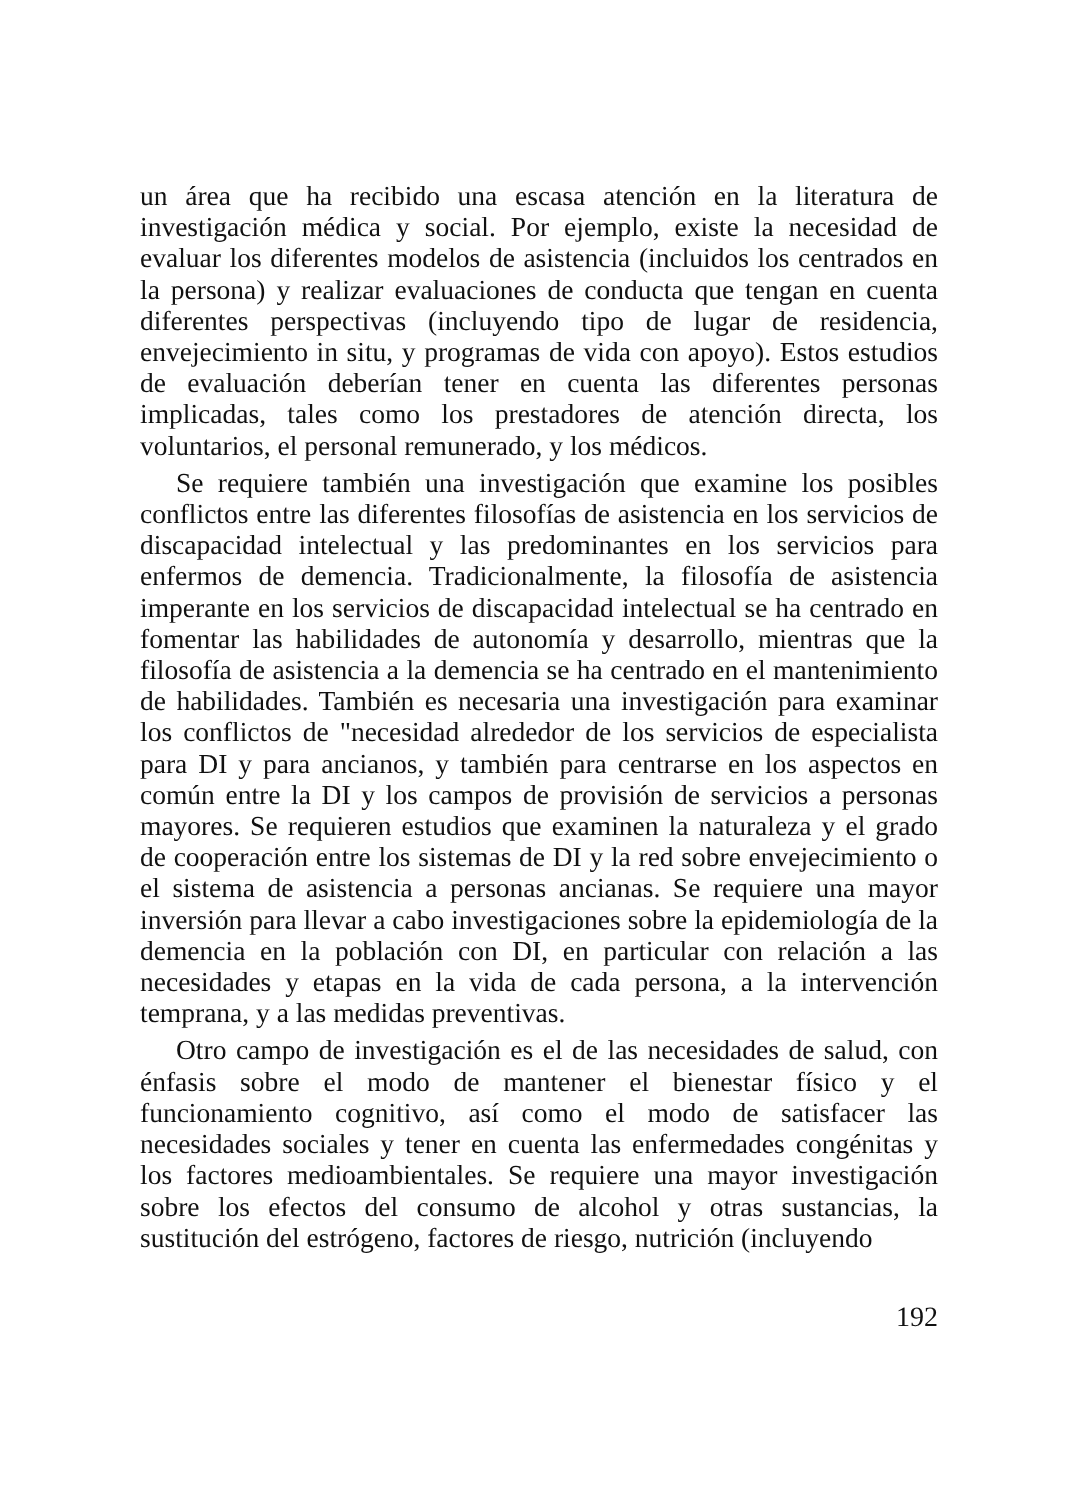un área que ha recibido una escasa atención en la literatura de investigación médica y social. Por ejemplo, existe la necesidad de evaluar los diferentes modelos de asistencia (incluidos los centrados en la persona) y realizar evaluaciones de conducta que tengan en cuenta diferentes perspectivas (incluyendo tipo de lugar de residencia, envejecimiento in situ, y programas de vida con apoyo). Estos estudios de evaluación deberían tener en cuenta las diferentes personas implicadas, tales como los prestadores de atención directa, los voluntarios, el personal remunerado, y los médicos.
Se requiere también una investigación que examine los posibles conflictos entre las diferentes filosofías de asistencia en los servicios de discapacidad intelectual y las predominantes en los servicios para enfermos de demencia. Tradicionalmente, la filosofía de asistencia imperante en los servicios de discapacidad intelectual se ha centrado en fomentar las habilidades de autonomía y desarrollo, mientras que la filosofía de asistencia a la demencia se ha centrado en el mantenimiento de habilidades. También es necesaria una investigación para examinar los conflictos de "necesidad alrededor de los servicios de especialista para DI y para ancianos, y también para centrarse en los aspectos en común entre la DI y los campos de provisión de servicios a personas mayores. Se requieren estudios que examinen la naturaleza y el grado de cooperación entre los sistemas de DI y la red sobre envejecimiento o el sistema de asistencia a personas ancianas. Se requiere una mayor inversión para llevar a cabo investigaciones sobre la epidemiología de la demencia en la población con DI, en particular con relación a las necesidades y etapas en la vida de cada persona, a la intervención temprana, y a las medidas preventivas.
Otro campo de investigación es el de las necesidades de salud, con énfasis sobre el modo de mantener el bienestar físico y el funcionamiento cognitivo, así como el modo de satisfacer las necesidades sociales y tener en cuenta las enfermedades congénitas y los factores medioambientales. Se requiere una mayor investigación sobre los efectos del consumo de alcohol y otras sustancias, la sustitución del estrógeno, factores de riesgo, nutrición (incluyendo
192